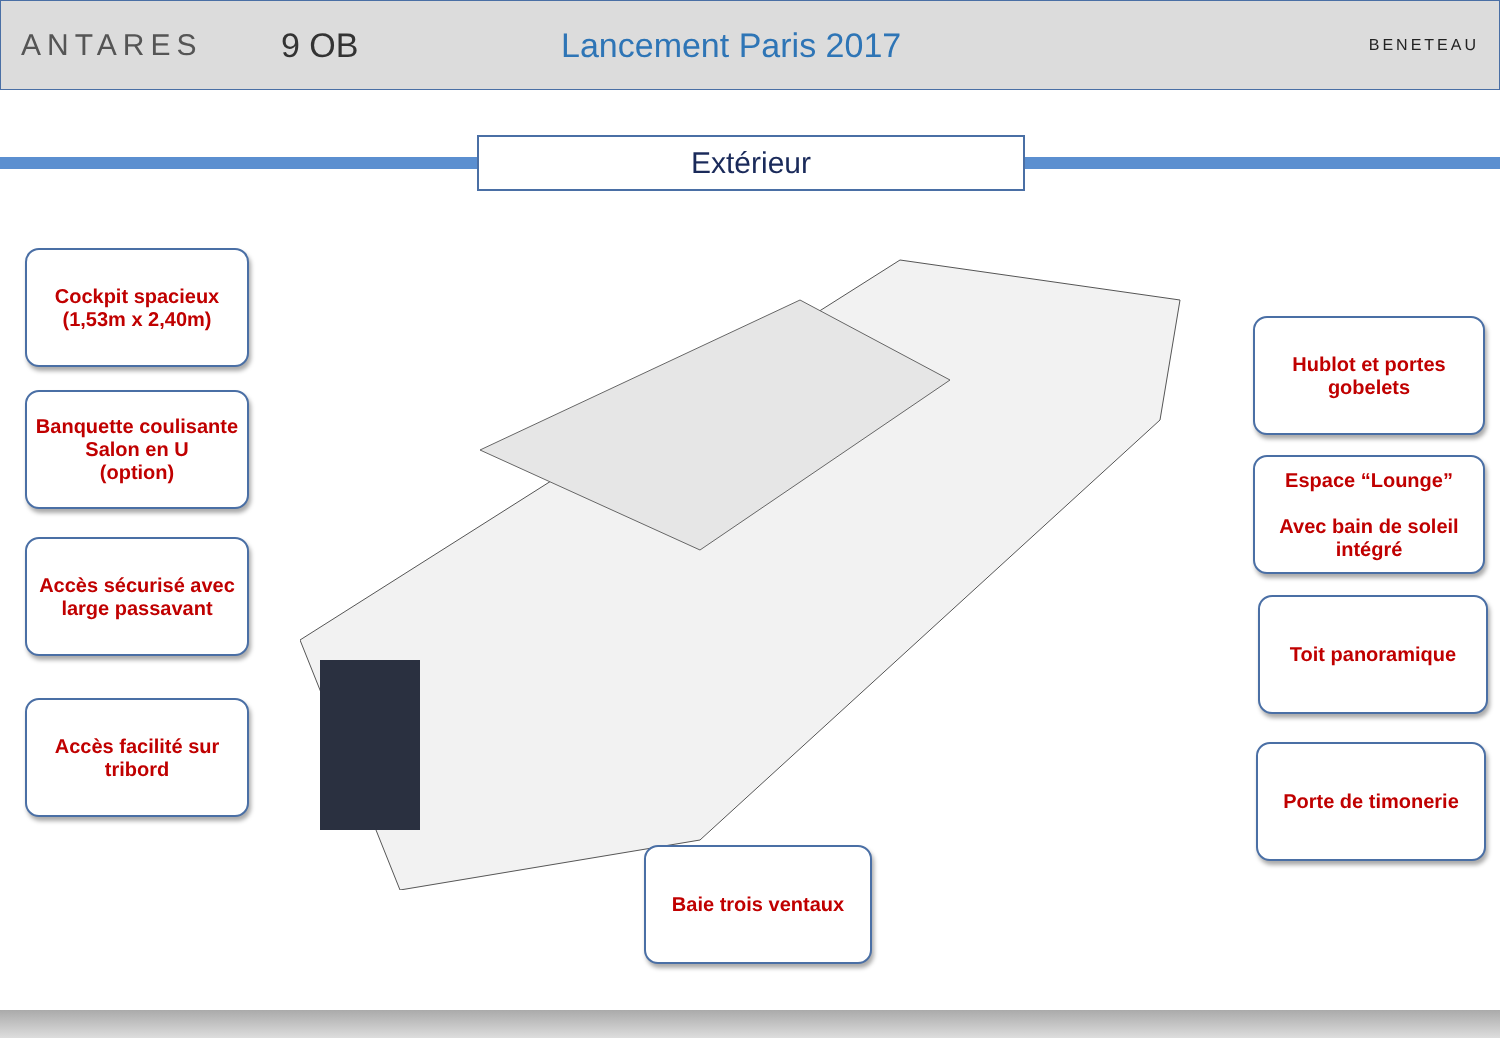ANTARES 9 OB Lancement Paris 2017
BENETEAU
Extérieur
Cockpit spacieux
(1,53m x 2,40m)
Banquette coulisante
Salon en U
(option)
Accès sécurisé avec large passavant
Accès facilité sur tribord
Hublot et portes gobelets
Espace “Lounge”
Avec bain de soleil intégré
Toit panoramique
Porte de timonerie
Baie trois ventaux